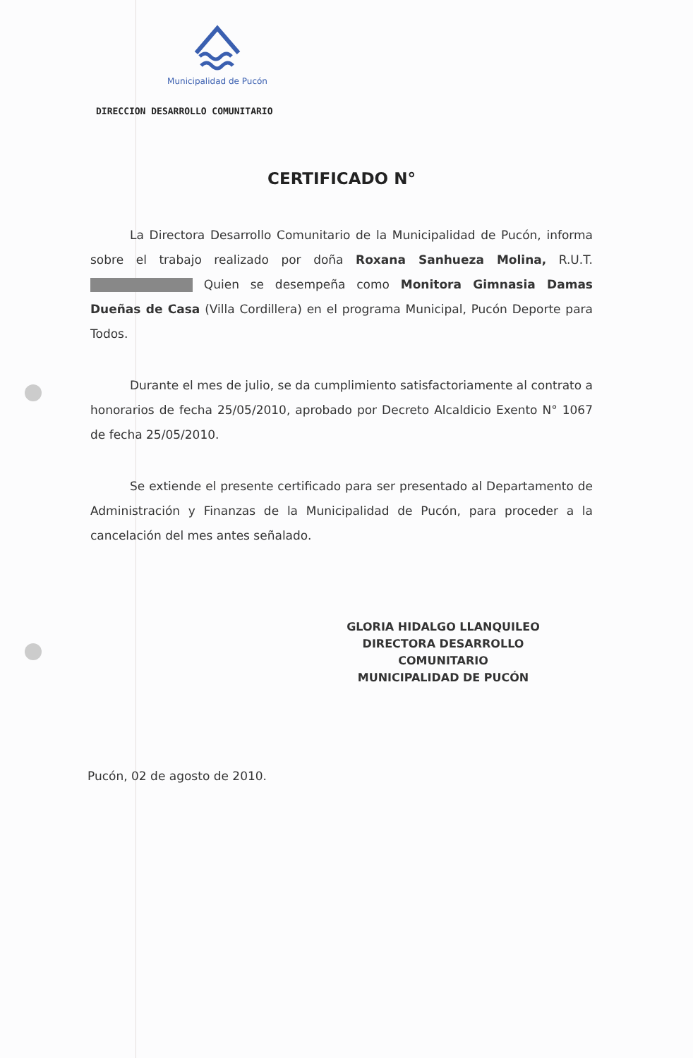Municipalidad de Pucón
DIRECCION DESARROLLO COMUNITARIO
CERTIFICADO N°
La Directora Desarrollo Comunitario de la Municipalidad de Pucón, informa sobre el trabajo realizado por doña Roxana Sanhueza Molina, R.U.T. Quien se desempeña como Monitora Gimnasia Damas Dueñas de Casa (Villa Cordillera) en el programa Municipal, Pucón Deporte para Todos.
Durante el mes de julio, se da cumplimiento satisfactoriamente al contrato a honorarios de fecha 25/05/2010, aprobado por Decreto Alcaldicio Exento N° 1067 de fecha 25/05/2010.
Se extiende el presente certificado para ser presentado al Departamento de Administración y Finanzas de la Municipalidad de Pucón, para proceder a la cancelación del mes antes señalado.
GLORIA HIDALGO LLANQUILEO
DIRECTORA DESARROLLO COMUNITARIO
MUNICIPALIDAD DE PUCÓN
Pucón, 02 de agosto de 2010.